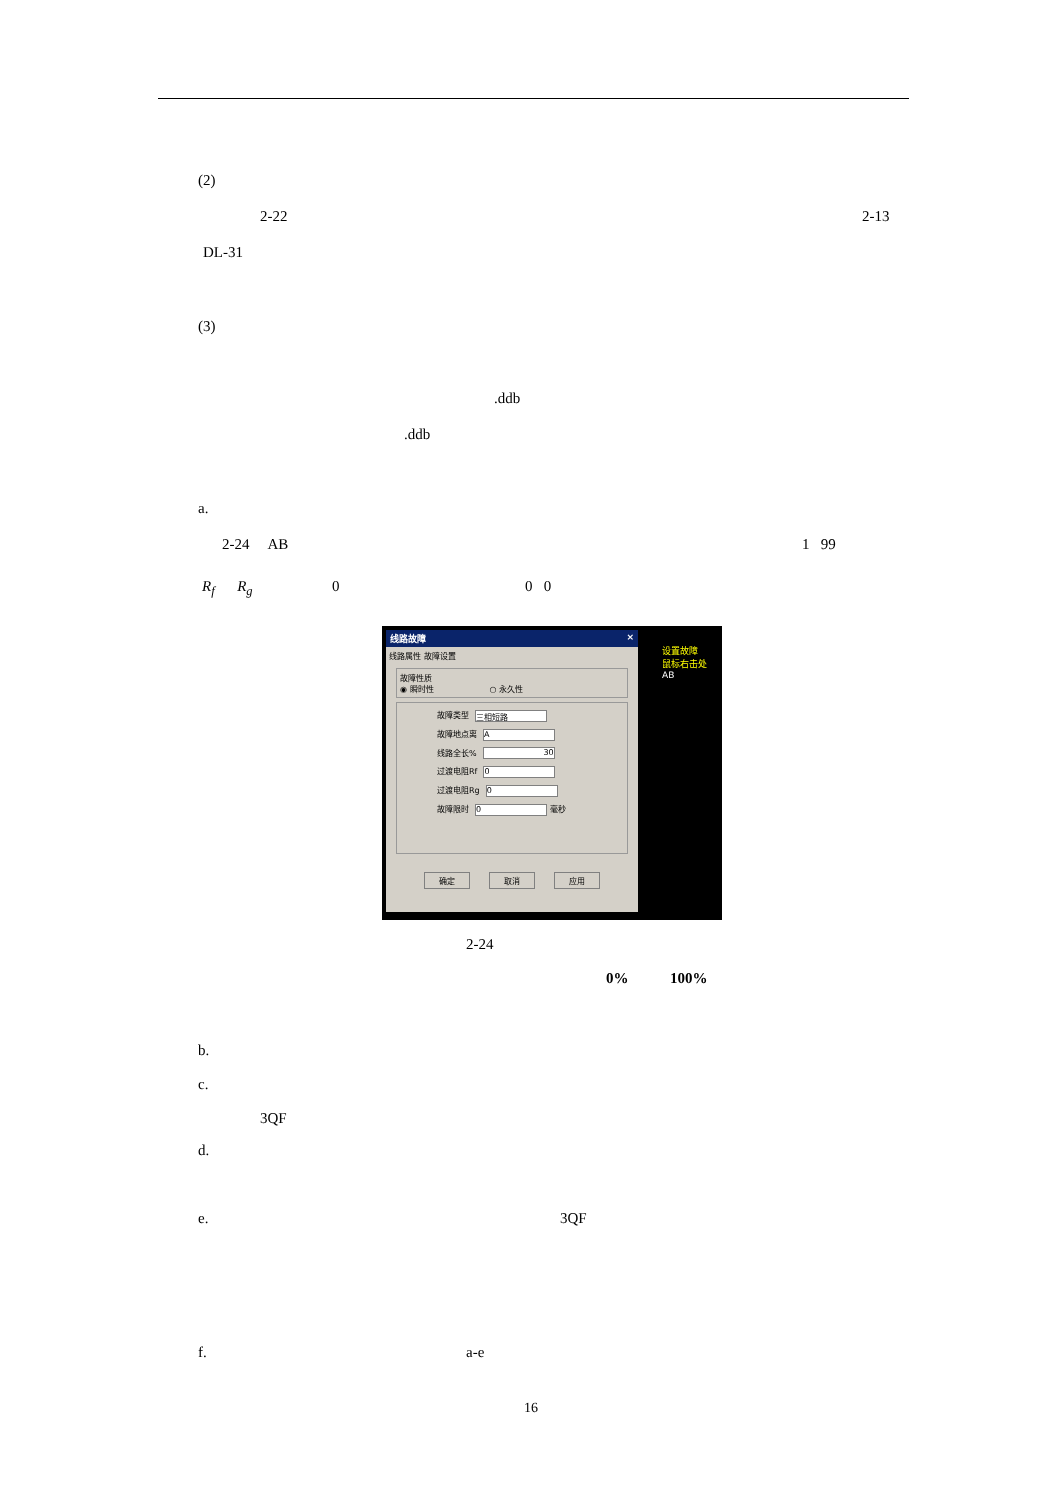(2)
2-22
2-13
DL-31
(3)
.ddb
.ddb
a.
2-24 AB
1 99
R<sub>f</sub> R<sub>g</sub>
0
0 0
线路故障 ×
线路属性 故障设置
故障性质
◉ 瞬时性 ○ 永久性
故障类型 三相短路
故障地点离 A
线路全长% 30
过渡电阻Rf 0
过渡电阻Rg 0
故障限时 0 毫秒
确定 取消 应用
设置故障
鼠标右击处
AB
2-24
0%
100%
b.
c.
3QF
d.
e.
3QF
f.
a-e
16